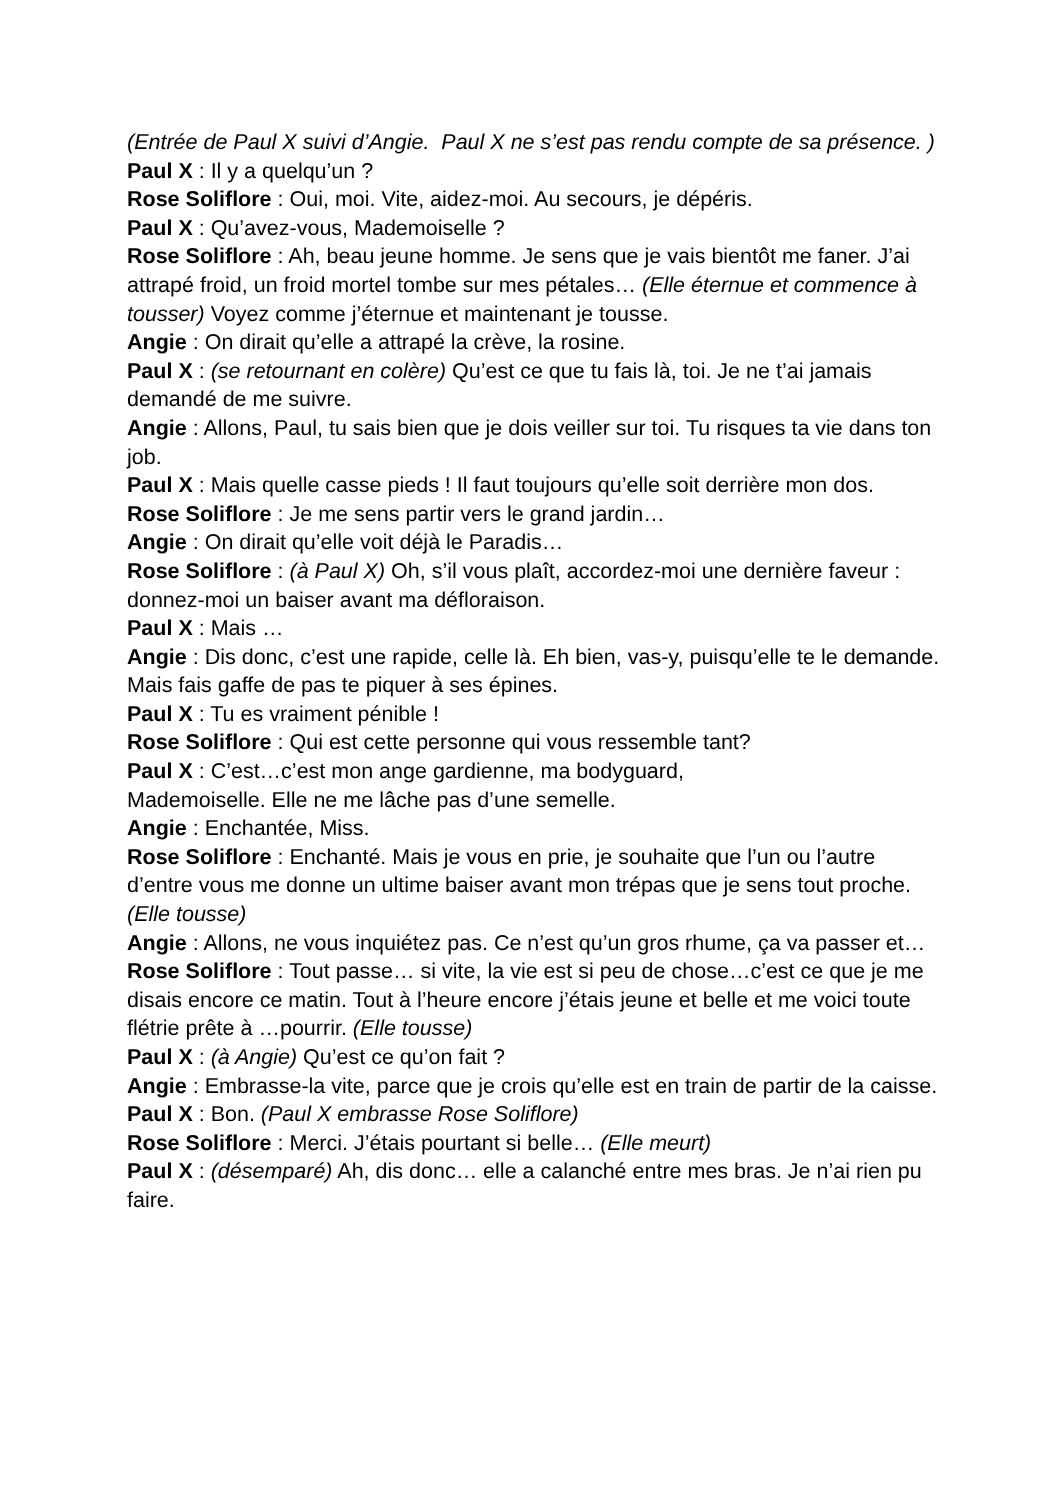(Entrée de Paul X suivi d’Angie. Paul X ne s’est pas rendu compte de sa présence. )
Paul X : Il y a quelqu’un ?
Rose Soliflore : Oui, moi. Vite, aidez-moi. Au secours, je dépéris.
Paul X : Qu’avez-vous, Mademoiselle ?
Rose Soliflore : Ah, beau jeune homme. Je sens que je vais bientôt me faner. J’ai attrapé froid, un froid mortel tombe sur mes pétales… (Elle éternue et commence à tousser) Voyez comme j’éternue et maintenant je tousse.
Angie : On dirait qu’elle a attrapé la crève, la rosine.
Paul X : (se retournant en colère) Qu’est ce que tu fais là, toi. Je ne t’ai jamais demandé de me suivre.
Angie : Allons, Paul, tu sais bien que je dois veiller sur toi. Tu risques ta vie dans ton job.
Paul X : Mais quelle casse pieds ! Il faut toujours qu’elle soit derrière mon dos.
Rose Soliflore : Je me sens partir vers le grand jardin…
Angie : On dirait qu’elle voit déjà le Paradis…
Rose Soliflore : (à Paul X) Oh, s’il vous plaît, accordez-moi une dernière faveur : donnez-moi un baiser avant ma défloraison.
Paul X : Mais …
Angie : Dis donc, c’est une rapide, celle là. Eh bien, vas-y, puisqu’elle te le demande. Mais fais gaffe de pas te piquer à ses épines.
Paul X : Tu es vraiment pénible !
Rose Soliflore : Qui est cette personne qui vous ressemble tant?
Paul X : C’est…c’est mon ange gardienne, ma bodyguard,
Mademoiselle. Elle ne me lâche pas d’une semelle.
Angie : Enchantée, Miss.
Rose Soliflore : Enchanté. Mais je vous en prie, je souhaite que l’un ou l’autre d’entre vous me donne un ultime baiser avant mon trépas que je sens tout proche. (Elle tousse)
Angie : Allons, ne vous inquiétez pas. Ce n’est qu’un gros rhume, ça va passer et…
Rose Soliflore : Tout passe… si vite, la vie est si peu de chose…c’est ce que je me disais encore ce matin. Tout à l’heure encore j’étais jeune et belle et me voici toute flétrie prête à …pourrir. (Elle tousse)
Paul X : (à Angie) Qu’est ce qu’on fait ?
Angie : Embrasse-la vite, parce que je crois qu’elle est en train de partir de la caisse.
Paul X : Bon. (Paul X embrasse Rose Soliflore)
Rose Soliflore : Merci. J’étais pourtant si belle… (Elle meurt)
Paul X : (désemparé) Ah, dis donc… elle a calanché entre mes bras. Je n’ai rien pu faire.